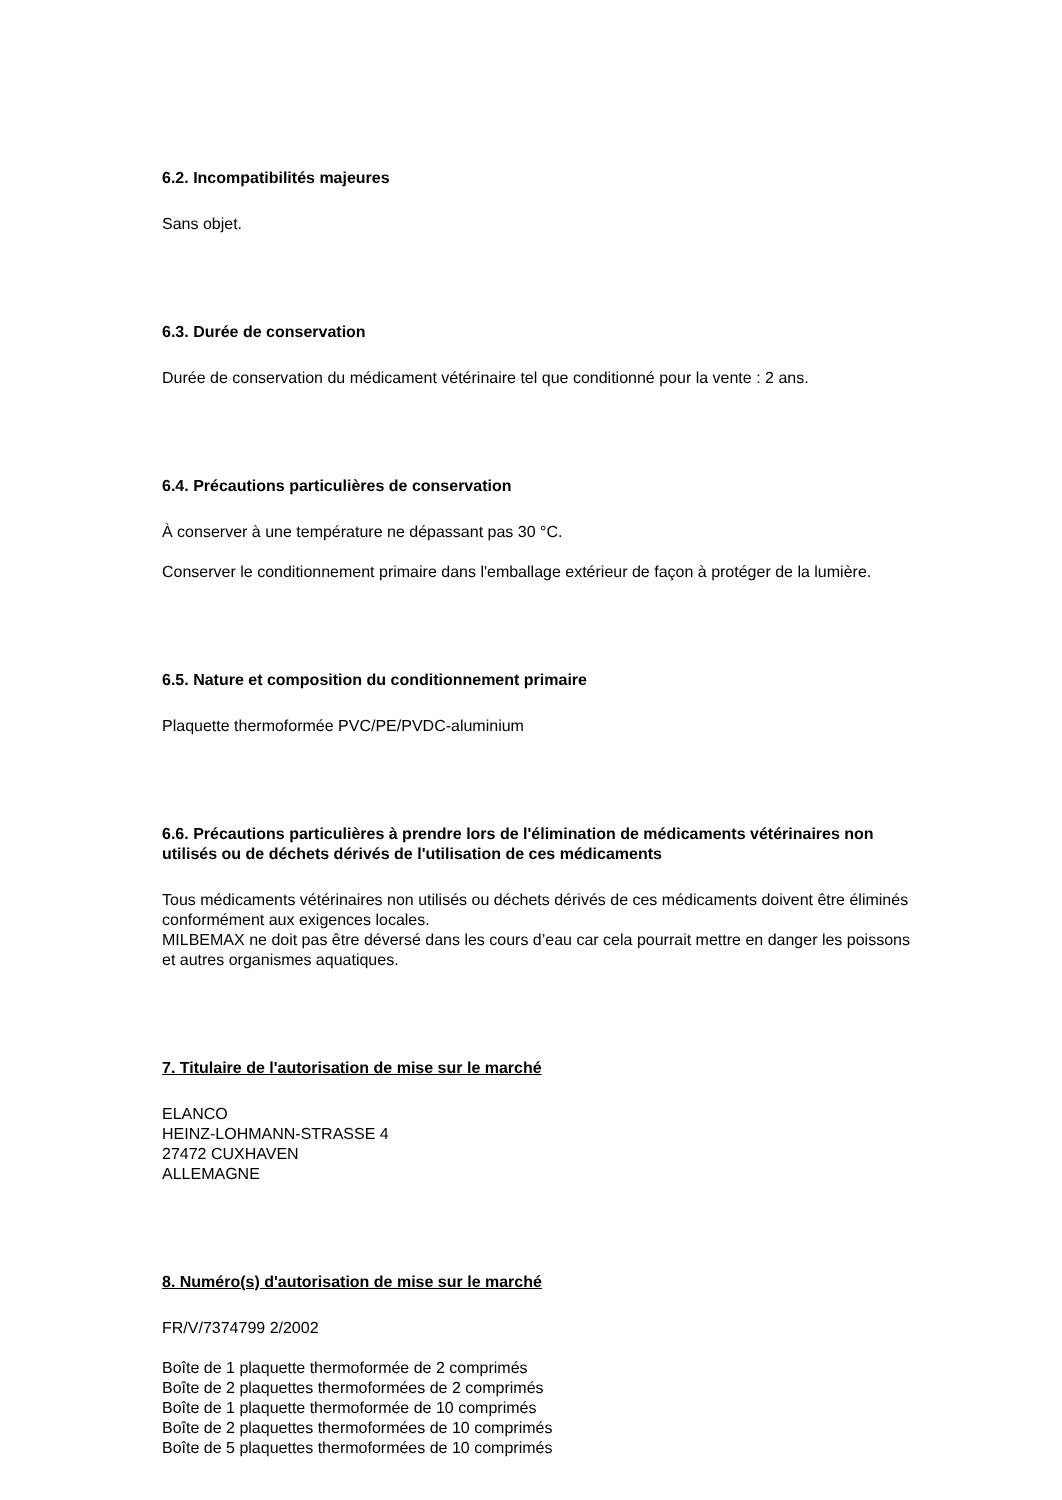6.2. Incompatibilités majeures
Sans objet.
6.3. Durée de conservation
Durée de conservation du médicament vétérinaire tel que conditionné pour la vente : 2 ans.
6.4. Précautions particulières de conservation
À conserver à une température ne dépassant pas 30 °C.
Conserver le conditionnement primaire dans l'emballage extérieur de façon à protéger de la lumière.
6.5. Nature et composition du conditionnement primaire
Plaquette thermoformée PVC/PE/PVDC-aluminium
6.6. Précautions particulières à prendre lors de l'élimination de médicaments vétérinaires non utilisés ou de déchets dérivés de l'utilisation de ces médicaments
Tous médicaments vétérinaires non utilisés ou déchets dérivés de ces médicaments doivent être éliminés conformément aux exigences locales.
MILBEMAX ne doit pas être déversé dans les cours d’eau car cela pourrait mettre en danger les poissons et autres organismes aquatiques.
7. Titulaire de l'autorisation de mise sur le marché
ELANCO
HEINZ-LOHMANN-STRASSE 4
27472 CUXHAVEN
ALLEMAGNE
8. Numéro(s) d'autorisation de mise sur le marché
FR/V/7374799 2/2002
Boîte de 1 plaquette thermoformée de 2 comprimés
Boîte de 2 plaquettes thermoformées de 2 comprimés
Boîte de 1 plaquette thermoformée de 10 comprimés
Boîte de 2 plaquettes thermoformées de 10 comprimés
Boîte de 5 plaquettes thermoformées de 10 comprimés